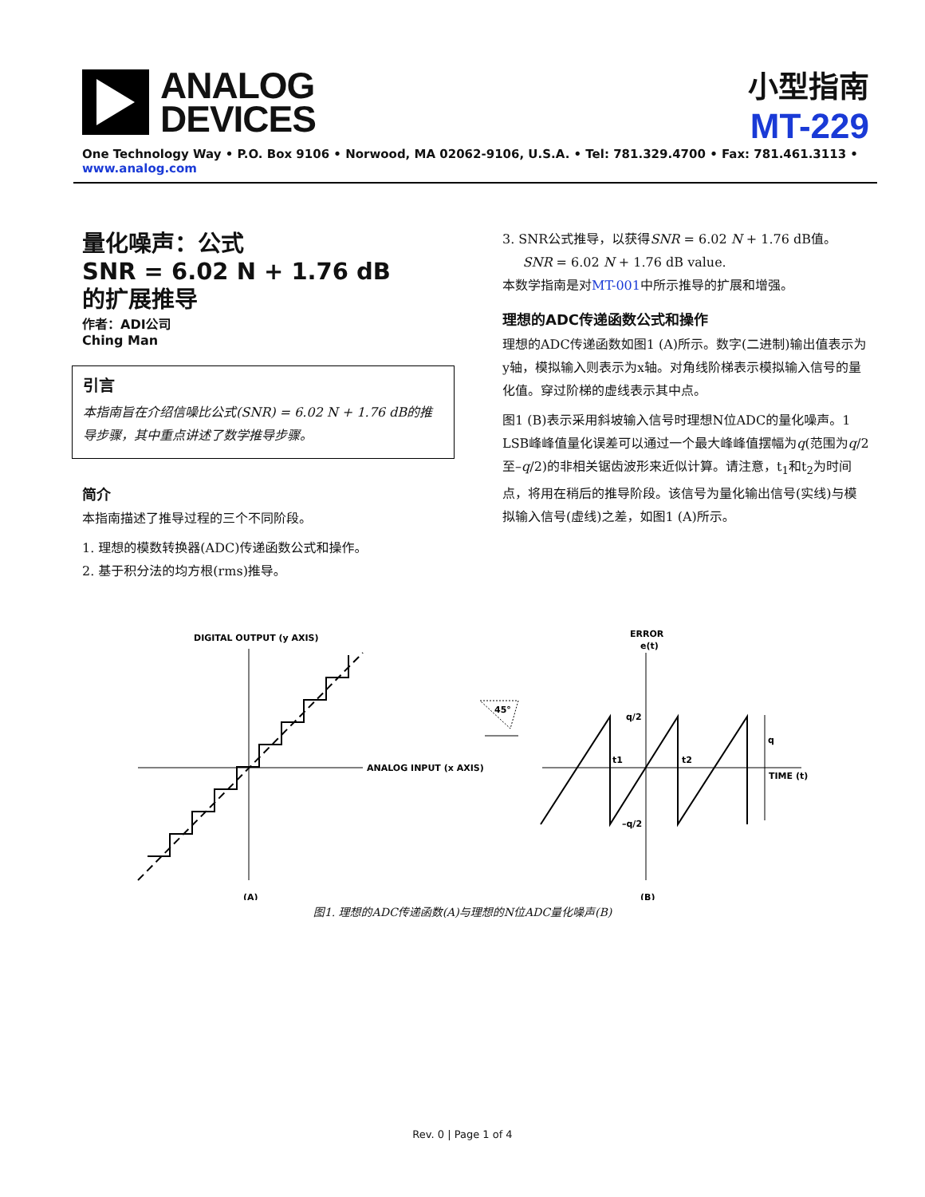ANALOG
DEVICES
小型指南
MT-229
One Technology Way • P.O. Box 9106 • Norwood, MA 02062-9106, U.S.A. • Tel: 781.329.4700 • Fax: 781.461.3113 • www.analog.com
量化噪声：公式
SNR = 6.02 N + 1.76 dB
的扩展推导
作者：ADI公司
Ching Man
引言
本指南旨在介绍信噪比公式(SNR) = 6.02 N + 1.76 dB的推导步骤，其中重点讲述了数学推导步骤。
简介
本指南描述了推导过程的三个不同阶段。
1. 理想的模数转换器(ADC)传递函数公式和操作。
2. 基于积分法的均方根(rms)推导。
3. SNR公式推导，以获得SNR = 6.02 N + 1.76 dB值。
SNR = 6.02 N + 1.76 dB value.
本数学指南是对MT-001中所示推导的扩展和增强。
理想的ADC传递函数公式和操作
理想的ADC传递函数如图1 (A)所示。数字(二进制)输出值表示为y轴，模拟输入则表示为x轴。对角线阶梯表示模拟输入信号的量化值。穿过阶梯的虚线表示其中点。
图1 (B)表示采用斜坡输入信号时理想N位ADC的量化噪声。1 LSB峰峰值量化误差可以通过一个最大峰峰值摆幅为q(范围为q/2至–q/2)的非相关锯齿波形来近似计算。请注意，t<sub>1</sub>和t<sub>2</sub>为时间点，将用在稍后的推导阶段。该信号为量化输出信号(实线)与模拟输入信号(虚线)之差，如图1 (A)所示。
DIGITAL OUTPUT (y AXIS)
ANALOG INPUT (x AXIS)
(A)
45°
ERROR
e(t)
q/2
–q/2
t1
t2
q
TIME (t)
(B)
图1. 理想的ADC传递函数(A)与理想的N位ADC量化噪声(B)
Rev. 0 | Page 1 of 4